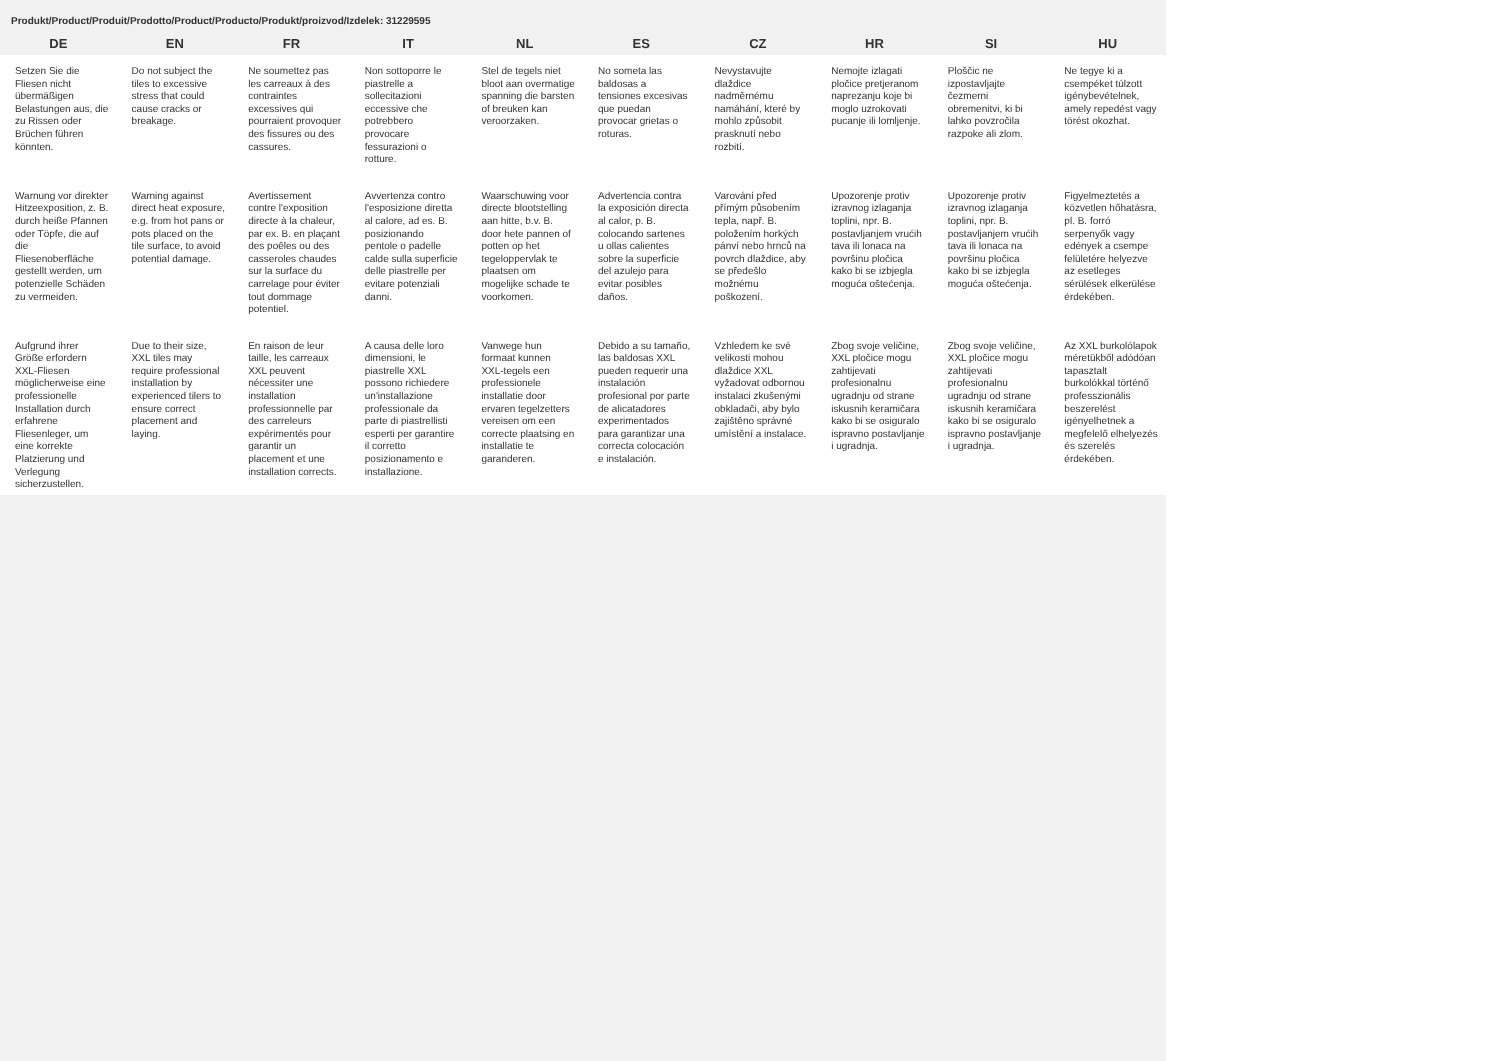Produkt/Product/Produit/Prodotto/Product/Producto/Produkt/proizvod/Izdelek: 31229595
| DE | EN | FR | IT | NL | ES | CZ | HR | SI | HU |
| --- | --- | --- | --- | --- | --- | --- | --- | --- | --- |
| Setzen Sie die Fliesen nicht übermäßigen Belastungen aus, die zu Rissen oder Brüchen führen könnten. | Do not subject the tiles to excessive stress that could cause cracks or breakage. | Ne soumettez pas les carreaux à des contraintes excessives qui pourraient provoquer des fissures ou des cassures. | Non sottoporre le piastrelle a sollecitazioni eccessive che potrebbero provocare fessurazioni o rotture. | Stel de tegels niet bloot aan overmatige spanning die barsten of breuken kan veroorzaken. | No someta las baldosas a tensiones excesivas que puedan provocar grietas o roturas. | Nevystavujte dlaždice nadměrnému namáhání, které by mohlo způsobit prasknutí nebo rozbití. | Nemojte izlagati pločice pretjeranom naprezanju koje bi moglo uzrokovati pucanje ili lomljenje. | Ploščic ne izpostavljajte čezmerni obremenitvi, ki bi lahko povzročila razpoke ali zlom. | Ne tegye ki a csempéket túlzott igénybevételnek, amely repedést vagy törést okozhat. |
| Warnung vor direkter Hitzeexposition, z. B. durch heiße Pfannen oder Töpfe, die auf die Fliesenoberfläche gestellt werden, um potenzielle Schäden zu vermeiden. | Warning against direct heat exposure, e.g. from hot pans or pots placed on the tile surface, to avoid potential damage. | Avertissement contre l'exposition directe à la chaleur, par ex. B. en plaçant des poêles ou des casseroles chaudes sur la surface du carrelage pour éviter tout dommage potentiel. | Avvertenza contro l'esposizione diretta al calore, ad es. B. posizionando pentole o padelle calde sulla superficie delle piastrelle per evitare potenziali danni. | Waarschuwing voor directe blootstelling aan hitte, b.v. B. door hete pannen of potten op het tegeloppervlak te plaatsen om mogelijke schade te voorkomen. | Advertencia contra la exposición directa al calor, p. B. colocando sartenes u ollas calientes sobre la superficie del azulejo para evitar posibles daños. | Varování před přímým působením tepla, např. B. položením horkých pánví nebo hrnců na povrch dlaždice, aby se předešlo možnému poškození. | Upozorenje protiv izravnog izlaganja toplini, npr. B. postavljanjem vrućih tava ili lonaca na površinu pločica kako bi se izbjegla moguća oštećenja. | Upozorenje protiv izravnog izlaganja toplini, npr. B. postavljanjem vrućih tava ili lonaca na površinu pločica kako bi se izbjegla moguća oštećenja. | Figyelmeztetés a közvetlen hőhatásra, pl. B. forró serpenyők vagy edények a csempe felületére helyezve az esetleges sérülések elkerülése érdekében. |
| Aufgrund ihrer Größe erfordern XXL-Fliesen möglicherweise eine professionelle Installation durch erfahrene Fliesenleger, um eine korrekte Platzierung und Verlegung sicherzustellen. | Due to their size, XXL tiles may require professional installation by experienced tilers to ensure correct placement and laying. | En raison de leur taille, les carreaux XXL peuvent nécessiter une installation professionnelle par des carreleurs expérimentés pour garantir un placement et une installation corrects. | A causa delle loro dimensioni, le piastrelle XXL possono richiedere un'installazione professionale da parte di piastrellisti esperti per garantire il corretto posizionamento e installazione. | Vanwege hun formaat kunnen XXL-tegels een professionele installatie door ervaren tegelzetters vereisen om een correcte plaatsing en installatie te garanderen. | Debido a su tamaño, las baldosas XXL pueden requerir una instalación profesional por parte de alicatadores experimentados para garantizar una correcta colocación e instalación. | Vzhledem ke své velikosti mohou dlaždice XXL vyžadovat odbornou instalaci zkušenými obkladači, aby bylo zajištěno správné umístění a instalace. | Zbog svoje veličine, XXL pločice mogu zahtijevati profesionalnu ugradnju od strane iskusnih keramičara kako bi se osiguralo ispravno postavljanje i ugradnja. | Zbog svoje veličine, XXL pločice mogu zahtijevati profesionalnu ugradnju od strane iskusnih keramičara kako bi se osiguralo ispravno postavljanje i ugradnja. | Az XXL burkolólapok méretükből adódóan tapasztalt burkolókkal történő professzionális beszerelést igényelhetnek a megfelelő elhelyezés és szerelés érdekében. |